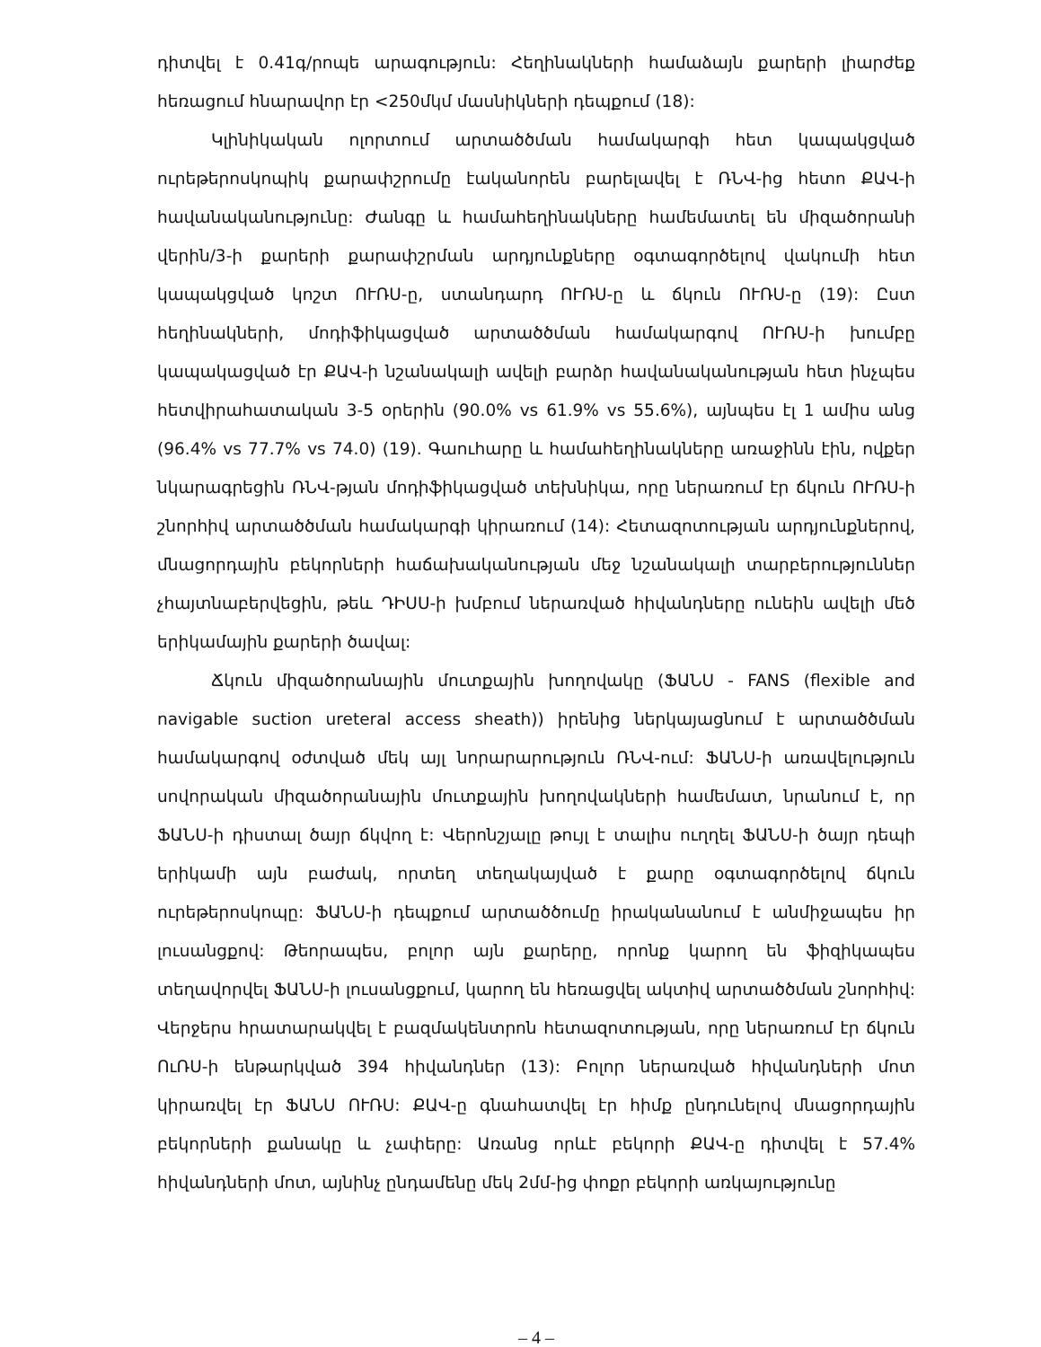դիտվել է 0.41գ/րոպե արագություն: Հեղինակների համաձայն քարերի լիարժեք հեռացում հնարավոր էր <250մկմ մասնիկների դեպքում (18):
Կլինիկական ոլորտում արտածծման համակարգի հետ կապակցված ուրեթերոսկոպիկ քարափշրումը էականորեն բարելավել է ՌՆՎ-ից հետո ՔԱՎ-ի հավանականությունը: Ժանգը և համահեղինակները համեմատել են միզածորանի վերին/3-ի քարերի քարափշրման արդյունքները օգտագործելով վակումի հետ կապակցված կոշտ ՈՒՌՍ-ը, ստանդարդ ՈՒՌՍ-ը և ճկուն ՈՒՌՍ-ը (19): Ըստ հեղինակների, մոդիֆիկացված արտածծման համակարգով ՈՒՌՍ-ի խումբը կապակացված էր ՔԱՎ-ի նշանակալի ավելի բարձր հավանականության հետ ինչպես հետվիրահատական 3-5 օրերին (90.0% vs 61.9% vs 55.6%), այնպես էլ 1 ամիս անց (96.4% vs 77.7% vs 74.0) (19). Գաուհարը և համահեղինակները առաջինն էին, ովքեր նկարագրեցին ՌՆՎ-թյան մոդիֆիկացված տեխնիկա, որը ներառում էր ճկուն ՈՒՌՍ-ի շնորհիվ արտածծման համակարգի կիրառում (14): Հետազոտության արդյունքներով, մնացորդային բեկորների հաճախականության մեջ նշանակալի տարբերություններ չհայտնաբերվեցին, թեև ԴԻՍՍ-ի խմբում ներառված հիվանդները ունեին ավելի մեծ երիկամային քարերի ծավալ:
Ճկուն միզածորանային մուտքային խողովակը (ՖԱՆՍ - FANS (flexible and navigable suction ureteral access sheath)) իրենից ներկայացնում է արտածծման համակարգով օժտված մեկ այլ նորարարություն ՌՆՎ-ում: ՖԱՆՍ-ի առավելություն սովորական միզածորանային մուտքային խողովակների համեմատ, նրանում է, որ ՖԱՆՍ-ի դիստալ ծայր ճկվող է: Վերոնշյալը թույլ է տալիս ուղղել ՖԱՆՍ-ի ծայր դեպի երիկամի այն բաժակ, որտեղ տեղակայված է քարը օգտագործելով ճկուն ուրեթերոսկոպը: ՖԱՆՍ-ի դեպքում արտածծումը իրականանում է անմիջապես իր լուսանցքով: Թեորապես, բոլոր այն քարերը, որոնք կարող են ֆիզիկապես տեղավորվել ՖԱՆՍ-ի լուսանցքում, կարող են հեռացվել ակտիվ արտածծման շնորհիվ: Վերջերս հրատարակվել է բազմակենտրոն հետազոտության, որը ներառում էր ճկուն ՈւՌՍ-ի ենթարկված 394 հիվանդներ (13): Բոլոր ներառված հիվանդների մոտ կիրառվել էր ՖԱՆՍ ՈՒՌՍ: ՔԱՎ-ը գնահատվել էր հիմք ընդունելով մնացորդային բեկորների քանակը և չափերը: Առանց որևէ բեկորի ՔԱՎ-ը դիտվել է 57.4% հիվանդների մոտ, այնինչ ընդամենը մեկ 2մմ-ից փոքր բեկորի առկայությունը
– 4 –